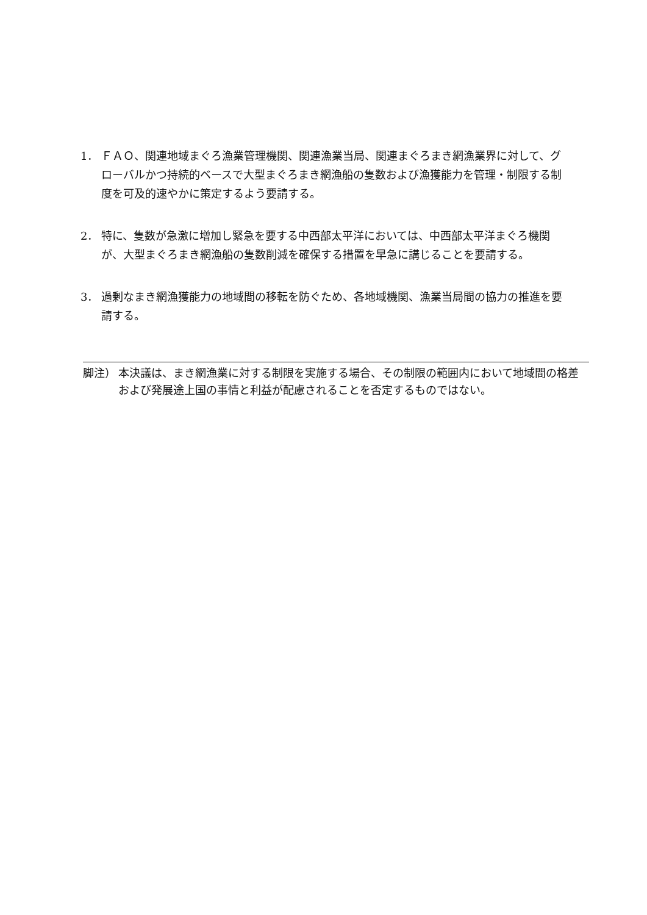1． ＦＡＯ、関連地域まぐろ漁業管理機関、関連漁業当局、関連まぐろまき網漁業界に対して、グローバルかつ持続的ベースで大型まぐろまき網漁船の隻数および漁獲能力を管理・制限する制度を可及的速やかに策定するよう要請する。
2． 特に、隻数が急激に増加し緊急を要する中西部太平洋においては、中西部太平洋まぐろ機関が、大型まぐろまき網漁船の隻数削減を確保する措置を早急に講じることを要請する。
3． 過剰なまき網漁獲能力の地域間の移転を防ぐため、各地域機関、漁業当局間の協力の推進を要請する。
脚注） 本決議は、まき網漁業に対する制限を実施する場合、その制限の範囲内において地域間の格差および発展途上国の事情と利益が配慮されることを否定するものではない。